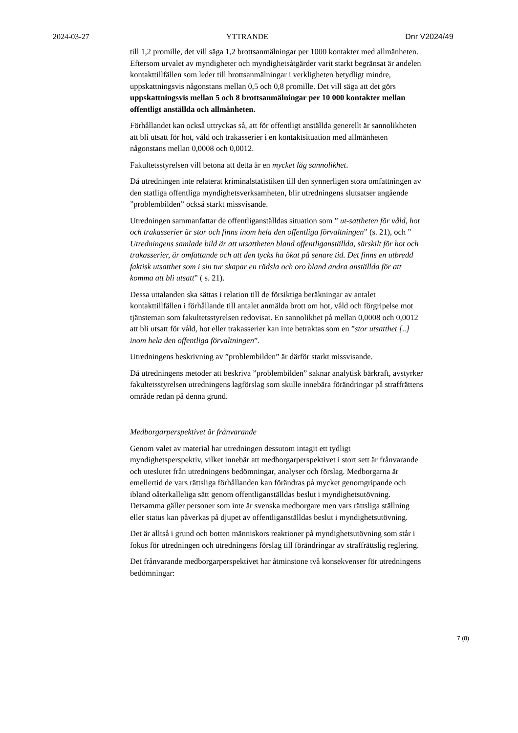2024-03-27 YTTRANDE Dnr V2024/49
till 1,2 promille, det vill säga 1,2 brottsanmälningar per 1000 kontakter med allmänheten. Eftersom urvalet av myndigheter och myndighetsåtgärder varit starkt begränsat är andelen kontakttillfällen som leder till brottsanmälningar i verkligheten betydligt mindre, uppskattningsvis någonstans mellan 0,5 och 0,8 promille. Det vill säga att det görs uppskattningsvis mellan 5 och 8 brottsanmälningar per 10 000 kontakter mellan offentligt anställda och allmänheten.
Förhållandet kan också uttryckas så, att för offentligt anställda generellt är sannolikheten att bli utsatt för hot, våld och trakasserier i en kontaktsituation med allmänheten någonstans mellan 0,0008 och 0,0012.
Fakultetsstyrelsen vill betona att detta är en mycket låg sannolikhet.
Då utredningen inte relaterat kriminalstatistiken till den synnerligen stora omfattningen av den statliga offentliga myndighetsverksamheten, blir utredningens slutsatser angående ”problembilden” också starkt missvisande.
Utredningen sammanfattar de offentliganställdas situation som ” ut-sattheten för våld, hot och trakasserier är stor och finns inom hela den offentliga förvaltningen” (s. 21), och ” Utredningens samlade bild är att utsattheten bland offentliganställda, särskilt för hot och trakasserier, är omfattande och att den tycks ha ökat på senare tid. Det finns en utbredd faktisk utsatthet som i sin tur skapar en rädsla och oro bland andra anställda för att komma att bli utsatt” ( s. 21).
Dessa uttalanden ska sättas i relation till de försiktiga beräkningar av antalet kontakttillfällen i förhållande till antalet anmälda brott om hot, våld och förgripelse mot tjänsteman som fakultetsstyrelsen redovisat. En sannolikhet på mellan 0,0008 och 0,0012 att bli utsatt för våld, hot eller trakasserier kan inte betraktas som en ”stor utsatthet [..] inom hela den offentliga förvaltningen”.
Utredningens beskrivning av ”problembilden” är därför starkt missvisande.
Då utredningens metoder att beskriva ”problembilden” saknar analytisk bärkraft, avstyrker fakultetsstyrelsen utredningens lagförslag som skulle innebära förändringar på straffrättens område redan på denna grund.
Medborgarperspektivet är frånvarande
Genom valet av material har utredningen dessutom intagit ett tydligt myndighetsperspektiv, vilket innebär att medborgarperspektivet i stort sett är frånvarande och uteslutet från utredningens bedömningar, analyser och förslag. Medborgarna är emellertid de vars rättsliga förhållanden kan förändras på mycket genomgripande och ibland oåterkalleliga sätt genom offentliganställdas beslut i myndighetsutövning. Detsamma gäller personer som inte är svenska medborgare men vars rättsliga ställning eller status kan påverkas på djupet av offentliganställdas beslut i myndighetsutövning.
Det är alltså i grund och botten människors reaktioner på myndighetsutövning som står i fokus för utredningen och utredningens förslag till förändringar av straffrättslig reglering.
Det frånvarande medborgarperspektivet har åtminstone två konsekvenser för utredningens bedömningar:
7 (8)